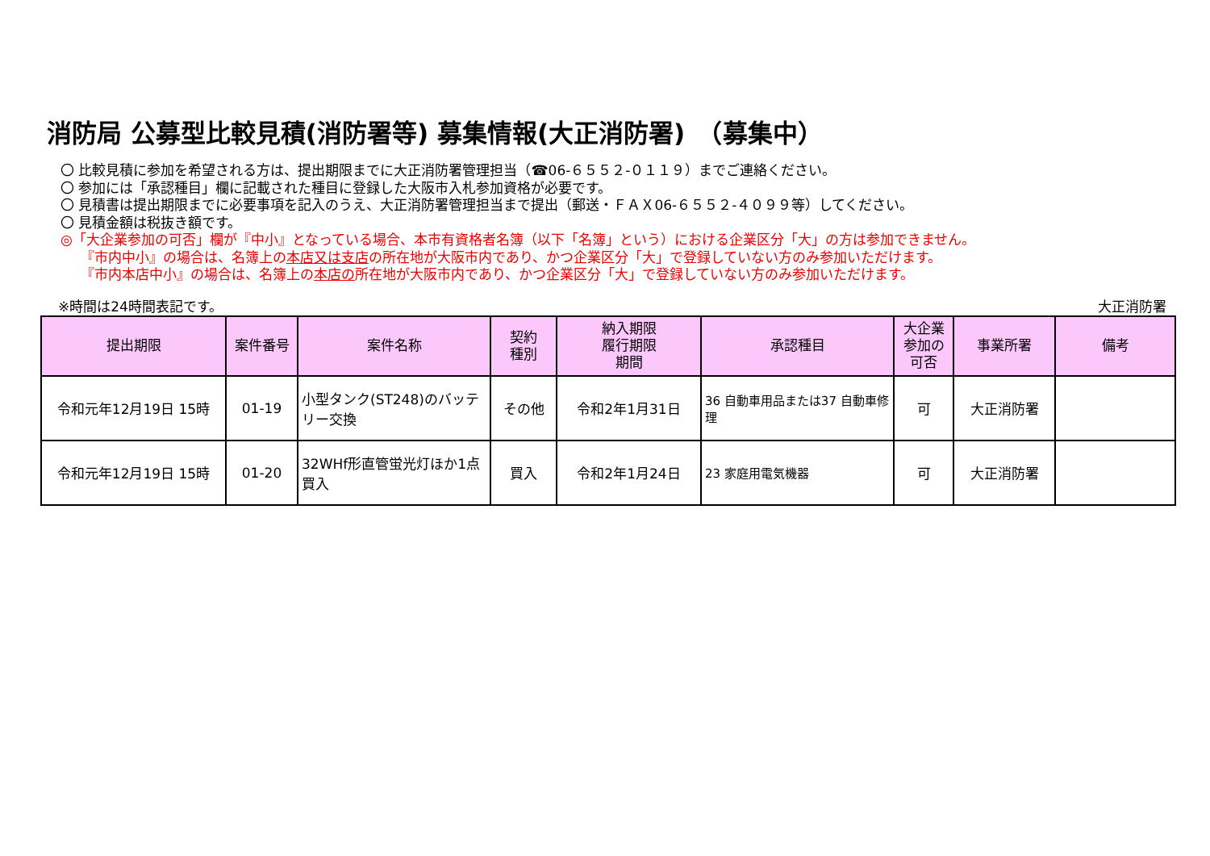消防局 公募型比較見積(消防署等) 募集情報(大正消防署)　（募集中）
〇 比較見積に参加を希望される方は、提出期限までに大正消防署管理担当（☎06-６５５２-０１１９）までご連絡ください。
〇 参加には「承認種目」欄に記載された種目に登録した大阪市入札参加資格が必要です。
〇 見積書は提出期限までに必要事項を記入のうえ、大正消防署管理担当まで提出（郵送・ＦＡＸ06-６５５２-４０９９等）してください。
〇 見積金額は税抜き額です。
◎「大企業参加の可否」欄が『中小』となっている場合、本市有資格者名簿（以下「名簿」という）における企業区分「大」の方は参加できません。
『市内中小』の場合は、名簿上の本店又は支店の所在地が大阪市内であり、かつ企業区分「大」で登録していない方のみ参加いただけます。
『市内本店中小』の場合は、名簿上の本店の所在地が大阪市内であり、かつ企業区分「大」で登録していない方のみ参加いただけます。
※時間は24時間表記です。 大正消防署
| 提出期限 | 案件番号 | 案件名称 | 契約 種別 | 納入期限 履行期限 期間 | 承認種目 | 大企業 参加の 可否 | 事業所署 | 備考 |
| --- | --- | --- | --- | --- | --- | --- | --- | --- |
| 令和元年12月19日 15時 | 01-19 | 小型タンク(ST248)のバッテリー交換 | その他 | 令和2年1月31日 | 36 自動車用品または37 自動車修理 | 可 | 大正消防署 | |
| 令和元年12月19日 15時 | 01-20 | 32WHf形直管蛍光灯ほか1点買入 | 買入 | 令和2年1月24日 | 23 家庭用電気機器 | 可 | 大正消防署 | |